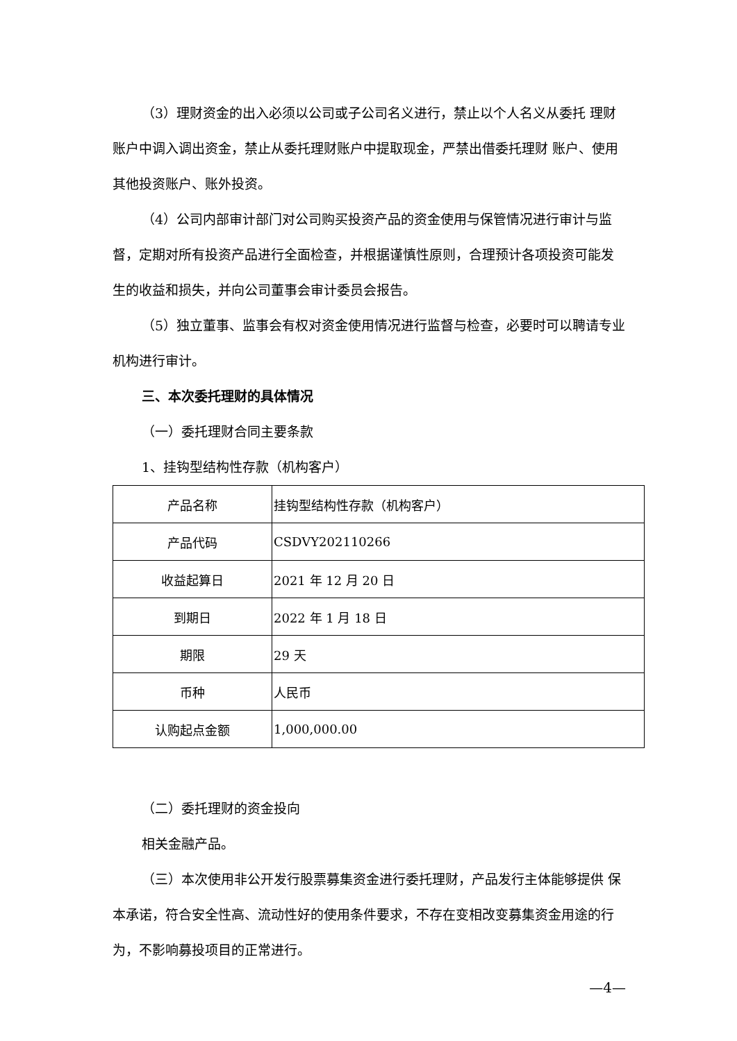（3）理财资金的出入必须以公司或子公司名义进行，禁止以个人名义从委托 理财账户中调入调出资金，禁止从委托理财账户中提取现金，严禁出借委托理财 账户、使用其他投资账户、账外投资。
（4）公司内部审计部门对公司购买投资产品的资金使用与保管情况进行审计与监督，定期对所有投资产品进行全面检查，并根据谨慎性原则，合理预计各项投资可能发生的收益和损失，并向公司董事会审计委员会报告。
（5）独立董事、监事会有权对资金使用情况进行监督与检查，必要时可以聘请专业机构进行审计。
三、本次委托理财的具体情况
（一）委托理财合同主要条款
1、挂钩型结构性存款（机构客户）
| 产品名称 | 挂钩型结构性存款（机构客户） |
| 产品代码 | CSDVY202110266 |
| 收益起算日 | 2021 年 12 月 20 日 |
| 到期日 | 2022 年 1 月 18 日 |
| 期限 | 29 天 |
| 币种 | 人民币 |
| 认购起点金额 | 1,000,000.00 |
（二）委托理财的资金投向
相关金融产品。
（三）本次使用非公开发行股票募集资金进行委托理财，产品发行主体能够提供 保本承诺，符合安全性高、流动性好的使用条件要求，不存在变相改变募集资金用途的行为，不影响募投项目的正常进行。
—4—